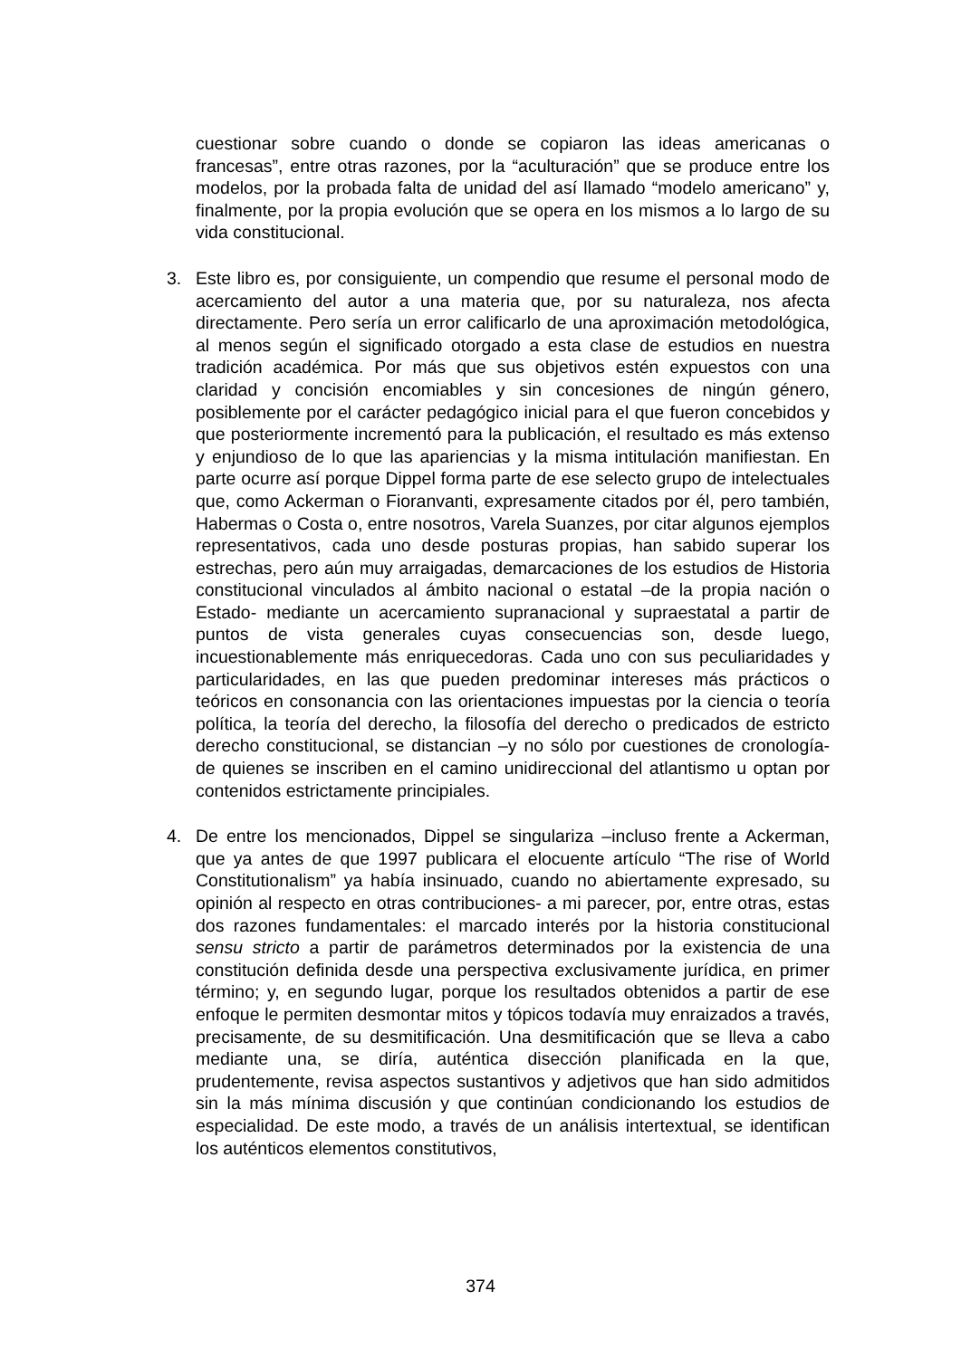cuestionar sobre cuando o donde se copiaron las ideas americanas o francesas”, entre otras razones, por la “aculturación” que se produce entre los modelos, por la probada falta de unidad del así llamado “modelo americano” y, finalmente, por la propia evolución que se opera en los mismos a lo largo de su vida constitucional.
3. Este libro es, por consiguiente, un compendio que resume el personal modo de acercamiento del autor a una materia que, por su naturaleza, nos afecta directamente. Pero sería un error calificarlo de una aproximación metodológica, al menos según el significado otorgado a esta clase de estudios en nuestra tradición académica. Por más que sus objetivos estén expuestos con una claridad y concisión encomiables y sin concesiones de ningún género, posiblemente por el carácter pedagógico inicial para el que fueron concebidos y que posteriormente incrementó para la publicación, el resultado es más extenso y enjundioso de lo que las apariencias y la misma intitulación manifiestan. En parte ocurre así porque Dippel forma parte de ese selecto grupo de intelectuales que, como Ackerman o Fioranvanti, expresamente citados por él, pero también, Habermas o Costa o, entre nosotros, Varela Suanzes, por citar algunos ejemplos representativos, cada uno desde posturas propias, han sabido superar los estrechas, pero aún muy arraigadas, demarcaciones de los estudios de Historia constitucional vinculados al ámbito nacional o estatal –de la propia nación o Estado- mediante un acercamiento supranacional y supraestatal a partir de puntos de vista generales cuyas consecuencias son, desde luego, incuestionablemente más enriquecedoras. Cada uno con sus peculiaridades y particularidades, en las que pueden predominar intereses más prácticos o teóricos en consonancia con las orientaciones impuestas por la ciencia o teoría política, la teoría del derecho, la filosofía del derecho o predicados de estricto derecho constitucional, se distancian –y no sólo por cuestiones de cronología- de quienes se inscriben en el camino unidireccional del atlantismo u optan por contenidos estrictamente principiales.
4. De entre los mencionados, Dippel se singulariza –incluso frente a Ackerman, que ya antes de que 1997 publicara el elocuente artículo “The rise of World Constitutionalism” ya había insinuado, cuando no abiertamente expresado, su opinión al respecto en otras contribuciones- a mi parecer, por, entre otras, estas dos razones fundamentales: el marcado interés por la historia constitucional sensu stricto a partir de parámetros determinados por la existencia de una constitución definida desde una perspectiva exclusivamente jurídica, en primer término; y, en segundo lugar, porque los resultados obtenidos a partir de ese enfoque le permiten desmontar mitos y tópicos todavía muy enraizados a través, precisamente, de su desmitificación. Una desmitificación que se lleva a cabo mediante una, se diría, auténtica disección planificada en la que, prudentemente, revisa aspectos sustantivos y adjetivos que han sido admitidos sin la más mínima discusión y que continúan condicionando los estudios de especialidad. De este modo, a través de un análisis intertextual, se identifican los auténticos elementos constitutivos,
374